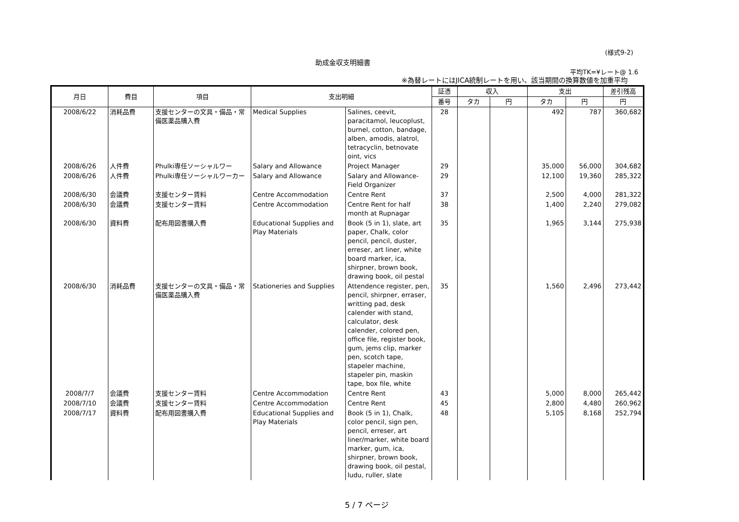(様式9-2)
助成金収支明細書
平均TK=¥レート@ 1.6
※為替レートにはJICA統制レートを用い、該当期間の換算数値を加重平均
| 月日 | 費目 | 項目 | 支出明細 | | 証憑 | 収入 | | 支出 | | 差引残高 |
| --- | --- | --- | --- | --- | --- | --- | --- | --- | --- | --- |
| | | | | | 番号 | タカ | 円 | タカ | 円 | 円 |
| 2008/6/22 | 消耗品費 | 支援センターの文具・備品・常備医薬品購入費 | Medical Supplies | Salines, ceevit, paracitamol, leucoplust, burnel, cotton, bandage, alben, amodis, alatrol, tetracyclin, betnovate oint, vics | 28 | | | 492 | 787 | 360,682 |
| 2008/6/26 | 人件費 | Phulki専任ソーシャルワー | Salary and Allowance | Project Manager | 29 | | | 35,000 | 56,000 | 304,682 |
| 2008/6/26 | 人件費 | Phulki専任ソーシャルワーカー | Salary and Allowance | Salary and Allowance-Field Organizer | 29 | | | 12,100 | 19,360 | 285,322 |
| 2008/6/30 | 会議費 | 支援センター賃料 | Centre Accommodation | Centre Rent | 37 | | | 2,500 | 4,000 | 281,322 |
| 2008/6/30 | 会議費 | 支援センター賃料 | Centre Accommodation | Centre Rent for half month at Rupnagar | 38 | | | 1,400 | 2,240 | 279,082 |
| 2008/6/30 | 資料費 | 配布用図書購入費 | Educational Supplies and Play Materials | Book (5 in 1), slate, art paper, Chalk, color pencil, pencil, duster, erreser, art liner, white board marker, ica, shirpner, brown book, drawing book, oil pestal | 35 | | | 1,965 | 3,144 | 275,938 |
| 2008/6/30 | 消耗品費 | 支援センターの文具・備品・常備医薬品購入費 | Stationeries and Supplies | Attendence register, pen, pencil, shirpner, erraser, writting pad, desk calender with stand, calculator, desk calender, colored pen, office file, register book, gum, jems clip, marker pen, scotch tape, stapeler machine, stapeler pin, maskin tape, box file, white | 35 | | | 1,560 | 2,496 | 273,442 |
| 2008/7/7 | 会議費 | 支援センター賃料 | Centre Accommodation | Centre Rent | 43 | | | 5,000 | 8,000 | 265,442 |
| 2008/7/10 | 会議費 | 支援センター賃料 | Centre Accommodation | Centre Rent | 45 | | | 2,800 | 4,480 | 260,962 |
| 2008/7/17 | 資料費 | 配布用図書購入費 | Educational Supplies and Play Materials | Book (5 in 1), Chalk, color pencil, sign pen, pencil, erreser, art liner/marker, white board marker, gum, ica, shirpner, brown book, drawing book, oil pestal, ludu, ruller, slate | 48 | | | 5,105 | 8,168 | 252,794 |
5 / 7 ページ